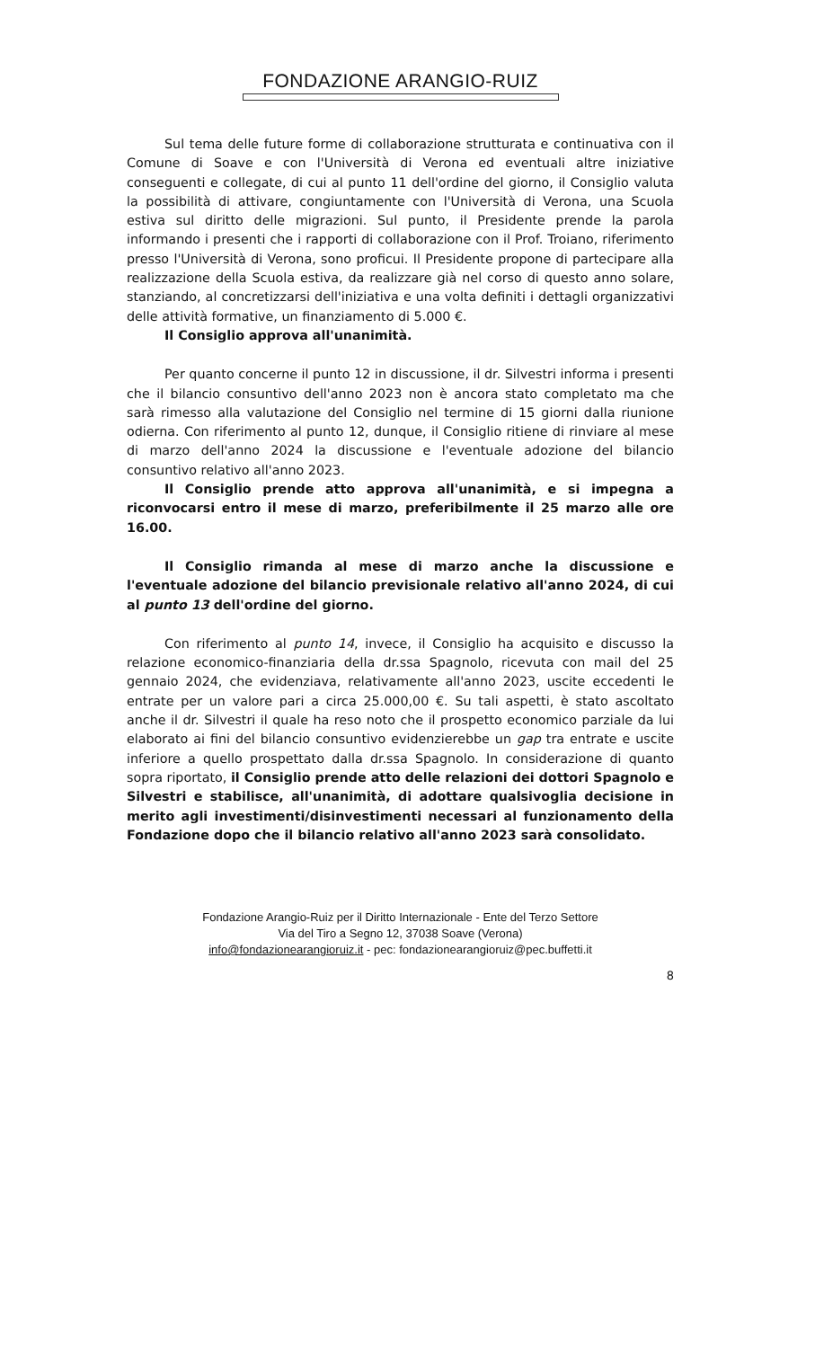FONDAZIONE ARANGIO-RUIZ
Sul tema delle future forme di collaborazione strutturata e continuativa con il Comune di Soave e con l'Università di Verona ed eventuali altre iniziative conseguenti e collegate, di cui al punto 11 dell'ordine del giorno, il Consiglio valuta la possibilità di attivare, congiuntamente con l'Università di Verona, una Scuola estiva sul diritto delle migrazioni. Sul punto, il Presidente prende la parola informando i presenti che i rapporti di collaborazione con il Prof. Troiano, riferimento presso l'Università di Verona, sono proficui. Il Presidente propone di partecipare alla realizzazione della Scuola estiva, da realizzare già nel corso di questo anno solare, stanziando, al concretizzarsi dell'iniziativa e una volta definiti i dettagli organizzativi delle attività formative, un finanziamento di 5.000 €.
Il Consiglio approva all'unanimità.
Per quanto concerne il punto 12 in discussione, il dr. Silvestri informa i presenti che il bilancio consuntivo dell'anno 2023 non è ancora stato completato ma che sarà rimesso alla valutazione del Consiglio nel termine di 15 giorni dalla riunione odierna. Con riferimento al punto 12, dunque, il Consiglio ritiene di rinviare al mese di marzo dell'anno 2024 la discussione e l'eventuale adozione del bilancio consuntivo relativo all'anno 2023.
Il Consiglio prende atto approva all'unanimità, e si impegna a riconvocarsi entro il mese di marzo, preferibilmente il 25 marzo alle ore 16.00.
Il Consiglio rimanda al mese di marzo anche la discussione e l'eventuale adozione del bilancio previsionale relativo all'anno 2024, di cui al punto 13 dell'ordine del giorno.
Con riferimento al punto 14, invece, il Consiglio ha acquisito e discusso la relazione economico-finanziaria della dr.ssa Spagnolo, ricevuta con mail del 25 gennaio 2024, che evidenziava, relativamente all'anno 2023, uscite eccedenti le entrate per un valore pari a circa 25.000,00 €. Su tali aspetti, è stato ascoltato anche il dr. Silvestri il quale ha reso noto che il prospetto economico parziale da lui elaborato ai fini del bilancio consuntivo evidenzierebbe un gap tra entrate e uscite inferiore a quello prospettato dalla dr.ssa Spagnolo. In considerazione di quanto sopra riportato, il Consiglio prende atto delle relazioni dei dottori Spagnolo e Silvestri e stabilisce, all'unanimità, di adottare qualsivoglia decisione in merito agli investimenti/disinvestimenti necessari al funzionamento della Fondazione dopo che il bilancio relativo all'anno 2023 sarà consolidato.
Fondazione Arangio-Ruiz per il Diritto Internazionale - Ente del Terzo Settore
Via del Tiro a Segno 12, 37038 Soave (Verona)
info@fondazionearangioruiz.it - pec: fondazionearangioruiz@pec.buffetti.it
8